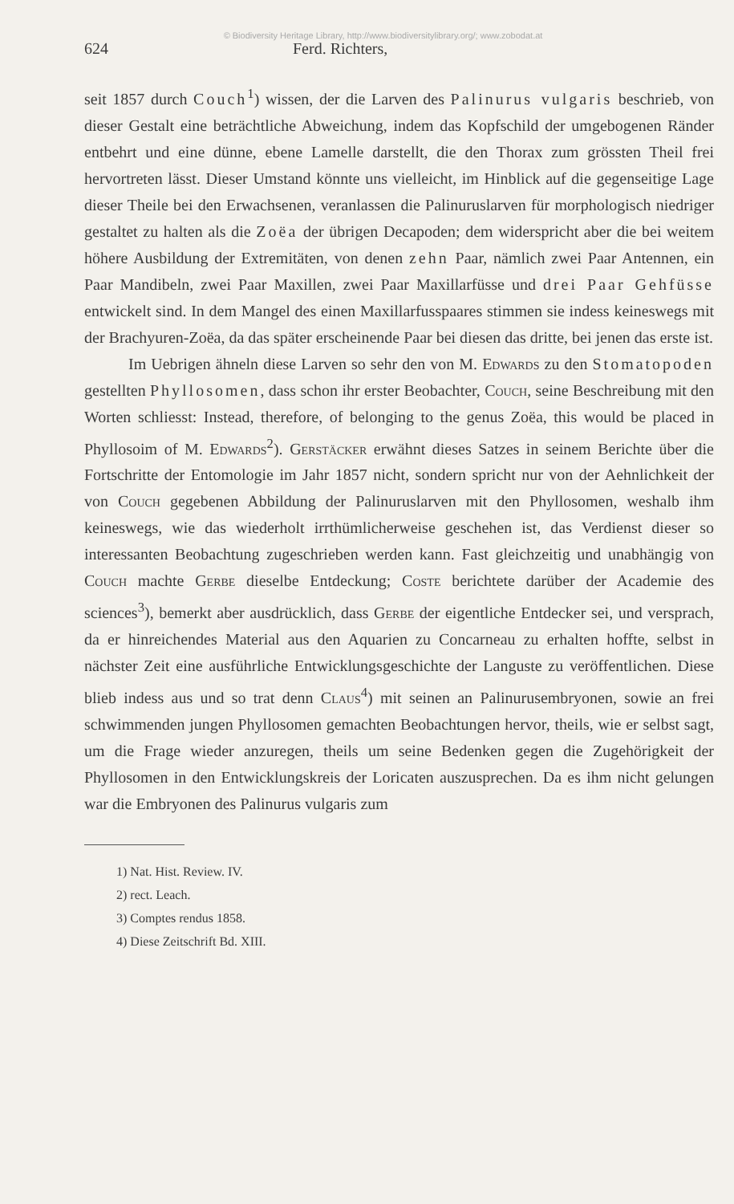© Biodiversity Heritage Library, http://www.biodiversitylibrary.org/; www.zobodat.at
624 Ferd. Richters,
seit 1857 durch Couch<sup>1</sup>) wissen, der die Larven des Palinurus vulgaris beschrieb, von dieser Gestalt eine beträchtliche Abweichung, indem das Kopfschild der umgebogenen Ränder entbehrt und eine dünne, ebene Lamelle darstellt, die den Thorax zum grössten Theil frei hervortreten lässt. Dieser Umstand könnte uns vielleicht, im Hinblick auf die gegenseitige Lage dieser Theile bei den Erwachsenen, veranlassen die Palinuruslarven für morphologisch niedriger gestaltet zu halten als die Zoëa der übrigen Decapoden; dem widerspricht aber die bei weitem höhere Ausbildung der Extremitäten, von denen zehn Paar, nämlich zwei Paar Antennen, ein Paar Mandibeln, zwei Paar Maxillen, zwei Paar Maxillarfüsse und drei Paar Gehfüsse entwickelt sind. In dem Mangel des einen Maxillarfusspaares stimmen sie indess keineswegs mit der Brachyuren-Zoëa, da das später erscheinende Paar bei diesen das dritte, bei jenen das erste ist.
Im Uebrigen ähneln diese Larven so sehr den von M. Edwards zu den Stomatopoden gestellten Phyllosomen, dass schon ihr erster Beobachter, Couch, seine Beschreibung mit den Worten schliesst: Instead, therefore, of belonging to the genus Zoëa, this would be placed in Phyllosoim of M. Edwards<sup>2</sup>). Gerstäcker erwähnt dieses Satzes in seinem Berichte über die Fortschritte der Entomologie im Jahr 1857 nicht, sondern spricht nur von der Aehnlichkeit der von Couch gegebenen Abbildung der Palinuruslarven mit den Phyllosomen, weshalb ihm keineswegs, wie das wiederholt irrthümlicherweise geschehen ist, das Verdienst dieser so interessanten Beobachtung zugeschrieben werden kann. Fast gleichzeitig und unabhängig von Couch machte Gerbe dieselbe Entdeckung; Coste berichtete darüber der Academie des sciences<sup>3</sup>), bemerkt aber ausdrücklich, dass Gerbe der eigentliche Entdecker sei, und versprach, da er hinreichendes Material aus den Aquarien zu Concarneau zu erhalten hoffte, selbst in nächster Zeit eine ausführliche Entwicklungsgeschichte der Languste zu veröffentlichen. Diese blieb indess aus und so trat denn Claus<sup>4</sup>) mit seinen an Palinurusembryonen, sowie an frei schwimmenden jungen Phyllosomen gemachten Beobachtungen hervor, theils, wie er selbst sagt, um die Frage wieder anzuregen, theils um seine Bedenken gegen die Zugehörigkeit der Phyllosomen in den Entwicklungskreis der Loricaten auszusprechen. Da es ihm nicht gelungen war die Embryonen des Palinurus vulgaris zum
1) Nat. Hist. Review. IV.
2) rect. Leach.
3) Comptes rendus 1858.
4) Diese Zeitschrift Bd. XIII.